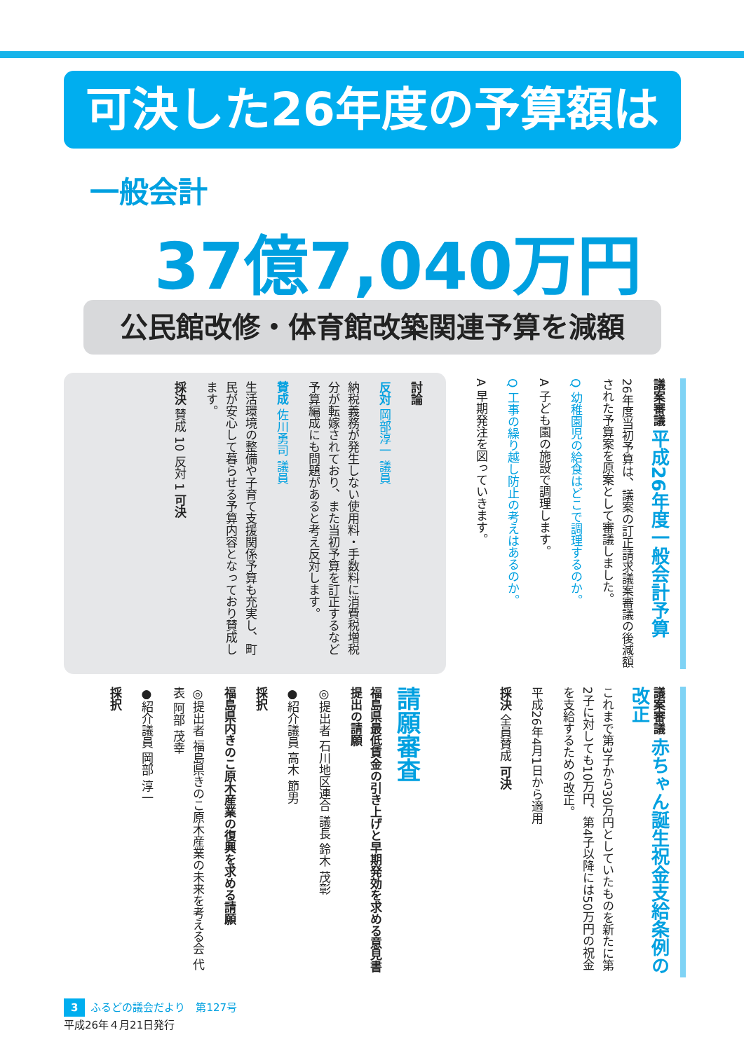可決した26年度の予算額は
一般会計
37億7,040万円
公民館改修・体育館改築関連予算を減額
議案審議 平成26年度一般会計予算
26年度当初予算は、議案の訂正請求議案審議の後減額された予算案を原案として審議しました。
Q 幼稚園児の給食はどこで調理するのか。
A 子ども園の施設で調理します。
Q 工事の繰り越し防止の考えはあるのか。
A 早期発注を図っていきます。
討論
反対 岡部淳一 議員
納税義務が発生しない使用料・手数料に消費税増税分が転嫁されており、また当初予算を訂正するなど予算編成にも問題があると考え反対します。
賛成 佐川勇司 議員
生活環境の整備や子育て支援関係予算も充実し、町民が安心して暮らせる予算内容となっており賛成します。
採決 賛成 10 反対 1 可決
議案審議 赤ちゃん誕生祝金支給条例の改正
これまで第3子から30万円としていたものを新たに第2子に対しても10万円、第4子以降には50万円の祝金を支給するための改正。
平成26年4月1日から適用
採決 全員賛成 可決
請願審査
福島県最低賃金の引き上げと早期発効を求める意見書提出の請願
◎提出者 石川地区連合 議長 鈴木 茂彰
●紹介議員 高木 節男
採択
福島県内きのこ原木産業の復興を求める請願
◎提出者 福島県きのこ原木産業の未来を考える会 代表 阿部 茂幸
●紹介議員 岡部 淳一
採択
3 ふるどの議会だより　第127号
平成26年４月21日発行